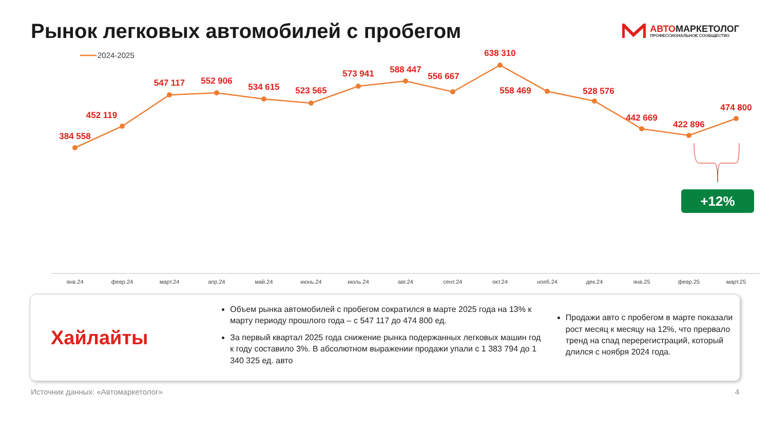Рынок легковых автомобилей с пробегом
АВТОМАРКЕТОЛОГ
ПРОФЕССИОНАЛЬНОЕ СООБЩЕСТВО
384 558
452 119
547 117
552 906
534 615
523 565
573 941
588 447
556 667
638 310
558 469
528 576
442 669
422 896
474 800
2024-2025
янв.24
февр.24
март.24
апр.24
май.24
июнь.24
июль.24
авг.24
сент.24
окт.24
нояб.24
дек.24
янв.25
февр.25
март.25
+12%
Хайлайты
Объем рынка автомобилей с пробегом сократился в марте 2025 года на 13% к марту периоду прошлого года – с 547 117 до 474 800 ед.
За первый квартал 2025 года снижение рынка подержанных легковых машин год к году составило 3%. В абсолютном выражении продажи упали с 1 383 794 до 1 340 325 ед. авто
Продажи авто с пробегом в марте показали рост месяц к месяцу на 12%, что прервало тренд на спад перерегистраций, который длился с ноября 2024 года.
Источник данных: «Автомаркетолог» 4